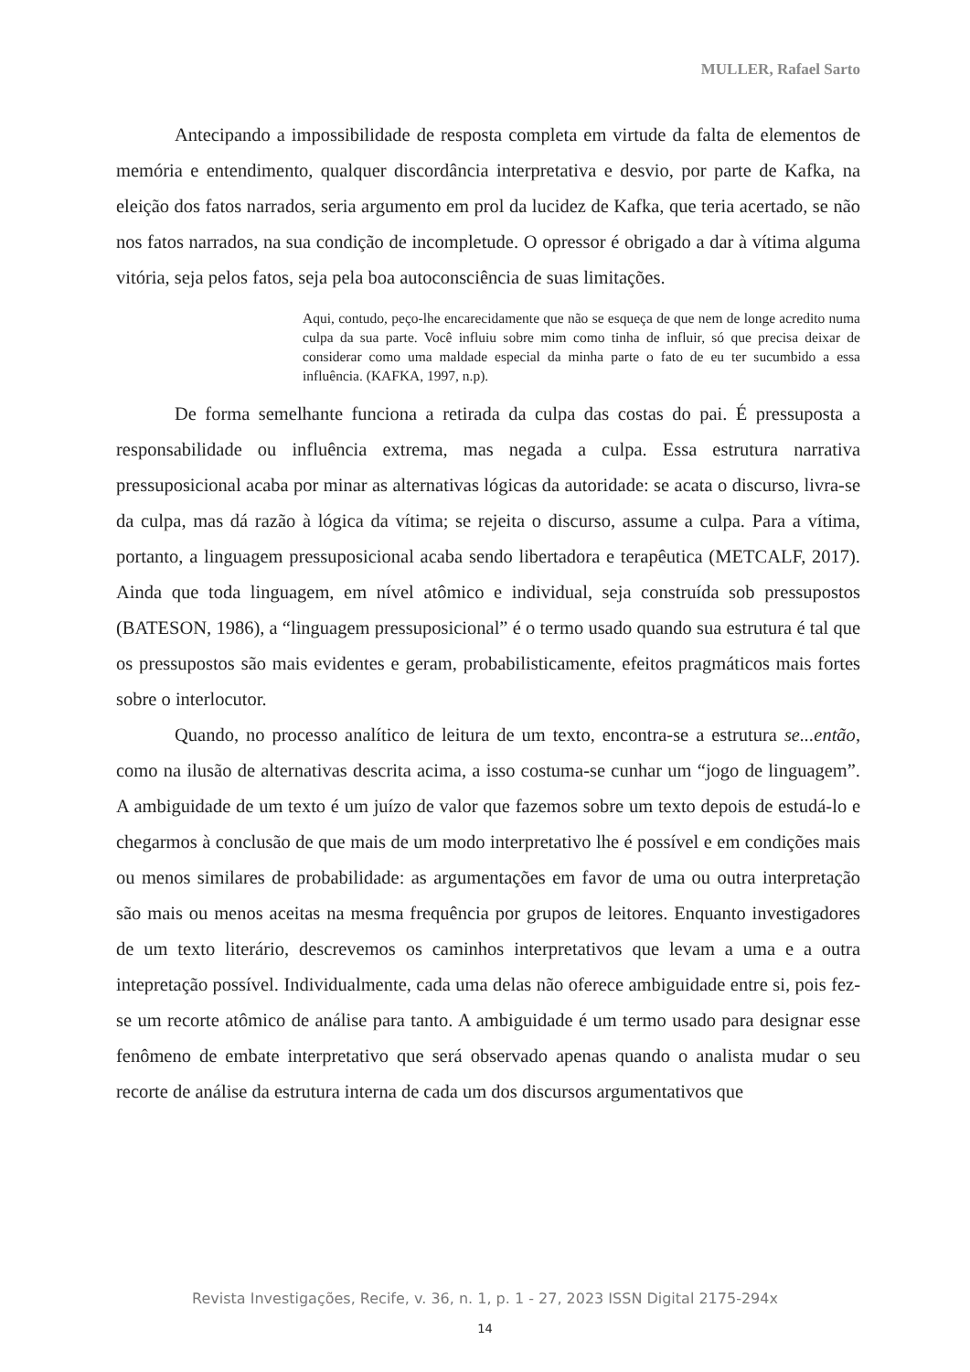MULLER, Rafael Sarto
Antecipando a impossibilidade de resposta completa em virtude da falta de elementos de memória e entendimento, qualquer discordância interpretativa e desvio, por parte de Kafka, na eleição dos fatos narrados, seria argumento em prol da lucidez de Kafka, que teria acertado, se não nos fatos narrados, na sua condição de incompletude. O opressor é obrigado a dar à vítima alguma vitória, seja pelos fatos, seja pela boa autoconsciência de suas limitações.
Aqui, contudo, peço-lhe encarecidamente que não se esqueça de que nem de longe acredito numa culpa da sua parte. Você influiu sobre mim como tinha de influir, só que precisa deixar de considerar como uma maldade especial da minha parte o fato de eu ter sucumbido a essa influência. (KAFKA, 1997, n.p).
De forma semelhante funciona a retirada da culpa das costas do pai. É pressuposta a responsabilidade ou influência extrema, mas negada a culpa. Essa estrutura narrativa pressuposicional acaba por minar as alternativas lógicas da autoridade: se acata o discurso, livra-se da culpa, mas dá razão à lógica da vítima; se rejeita o discurso, assume a culpa. Para a vítima, portanto, a linguagem pressuposicional acaba sendo libertadora e terapêutica (METCALF, 2017). Ainda que toda linguagem, em nível atômico e individual, seja construída sob pressupostos (BATESON, 1986), a “linguagem pressuposicional” é o termo usado quando sua estrutura é tal que os pressupostos são mais evidentes e geram, probabilisticamente, efeitos pragmáticos mais fortes sobre o interlocutor.
Quando, no processo analítico de leitura de um texto, encontra-se a estrutura se...então, como na ilusão de alternativas descrita acima, a isso costuma-se cunhar um “jogo de linguagem”. A ambiguidade de um texto é um juízo de valor que fazemos sobre um texto depois de estudá-lo e chegarmos à conclusão de que mais de um modo interpretativo lhe é possível e em condições mais ou menos similares de probabilidade: as argumentações em favor de uma ou outra interpretação são mais ou menos aceitas na mesma frequência por grupos de leitores. Enquanto investigadores de um texto literário, descrevemos os caminhos interpretativos que levam a uma e a outra intepretação possível. Individualmente, cada uma delas não oferece ambiguidade entre si, pois fez-se um recorte atômico de análise para tanto. A ambiguidade é um termo usado para designar esse fenômeno de embate interpretativo que será observado apenas quando o analista mudar o seu recorte de análise da estrutura interna de cada um dos discursos argumentativos que
Revista Investigações, Recife, v. 36, n. 1, p. 1 - 27, 2023 ISSN Digital 2175-294x
14